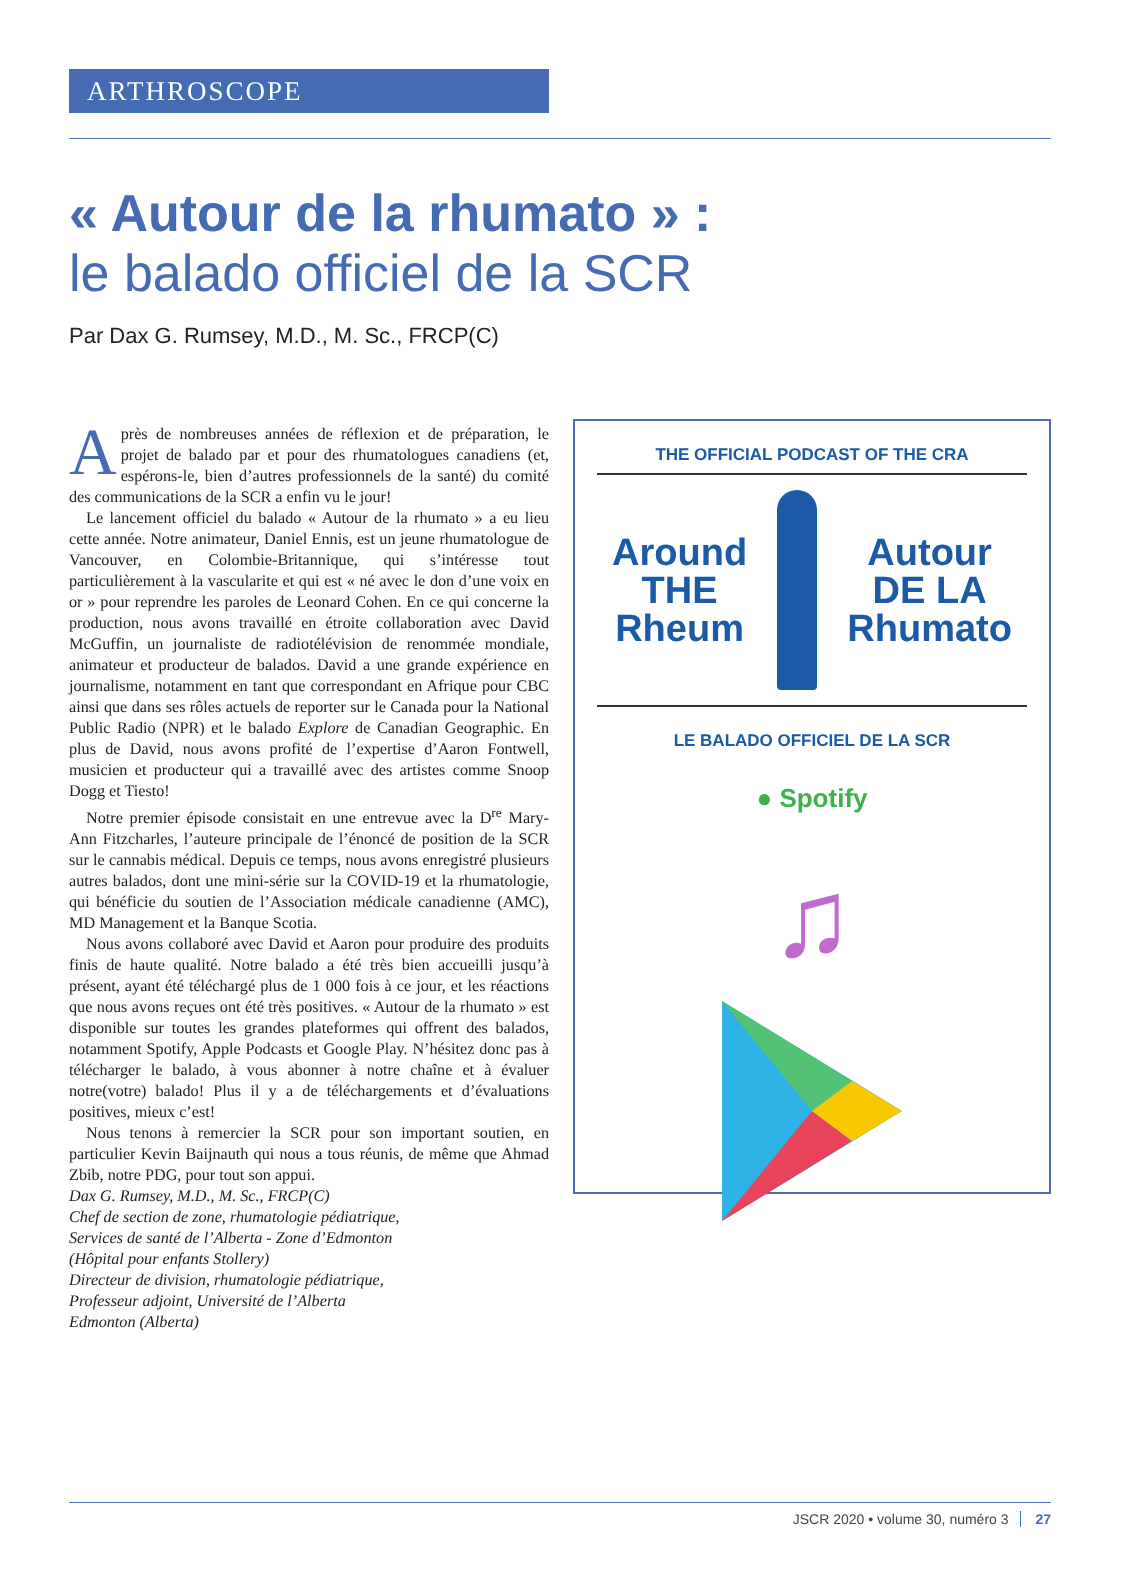ARTHROSCOPE
« Autour de la rhumato » :
le balado officiel de la SCR
Par Dax G. Rumsey, M.D., M. Sc., FRCP(C)
Après de nombreuses années de réflexion et de préparation, le projet de balado par et pour des rhumatologues canadiens (et, espérons-le, bien d’autres professionnels de la santé) du comité des communications de la SCR a enfin vu le jour!
Le lancement officiel du balado « Autour de la rhumato » a eu lieu cette année. Notre animateur, Daniel Ennis, est un jeune rhumatologue de Vancouver, en Colombie-Britannique, qui s’intéresse tout particulièrement à la vascularite et qui est « né avec le don d’une voix en or » pour reprendre les paroles de Leonard Cohen. En ce qui concerne la production, nous avons travaillé en étroite collaboration avec David McGuffin, un journaliste de radiotélévision de renommée mondiale, animateur et producteur de balados. David a une grande expérience en journalisme, notamment en tant que correspondant en Afrique pour CBC ainsi que dans ses rôles actuels de reporter sur le Canada pour la National Public Radio (NPR) et le balado Explore de Canadian Geographic. En plus de David, nous avons profité de l’expertise d’Aaron Fontwell, musicien et producteur qui a travaillé avec des artistes comme Snoop Dogg et Tiesto!
Notre premier épisode consistait en une entrevue avec la D<sup>re</sup> Mary-Ann Fitzcharles, l’auteure principale de l’énoncé de position de la SCR sur le cannabis médical. Depuis ce temps, nous avons enregistré plusieurs autres balados, dont une mini-série sur la COVID-19 et la rhumatologie, qui bénéficie du soutien de l’Association médicale canadienne (AMC), MD Management et la Banque Scotia.
Nous avons collaboré avec David et Aaron pour produire des produits finis de haute qualité. Notre balado a été très bien accueilli jusqu’à présent, ayant été téléchargé plus de 1 000 fois à ce jour, et les réactions que nous avons reçues ont été très positives. « Autour de la rhumato » est disponible sur toutes les grandes plateformes qui offrent des balados, notamment Spotify, Apple Podcasts et Google Play. N’hésitez donc pas à télécharger le balado, à vous abonner à notre chaîne et à évaluer notre(votre) balado! Plus il y a de téléchargements et d’évaluations positives, mieux c’est!
Nous tenons à remercier la SCR pour son important soutien, en particulier Kevin Baijnauth qui nous a tous réunis, de même que Ahmad Zbib, notre PDG, pour tout son appui.
Dax G. Rumsey, M.D., M. Sc., FRCP(C)
Chef de section de zone, rhumatologie pédiatrique,
Services de santé de l’Alberta - Zone d’Edmonton
(Hôpital pour enfants Stollery)
Directeur de division, rhumatologie pédiatrique,
Professeur adjoint, Université de l’Alberta
Edmonton (Alberta)
THE OFFICIAL PODCAST OF THE CRA
Around
THE
Rheum
Autour
DE LA
Rhumato
LE BALADO OFFICIEL DE LA SCR
● Spotify
♫
JSCR 2020 • volume 30, numéro 3 27